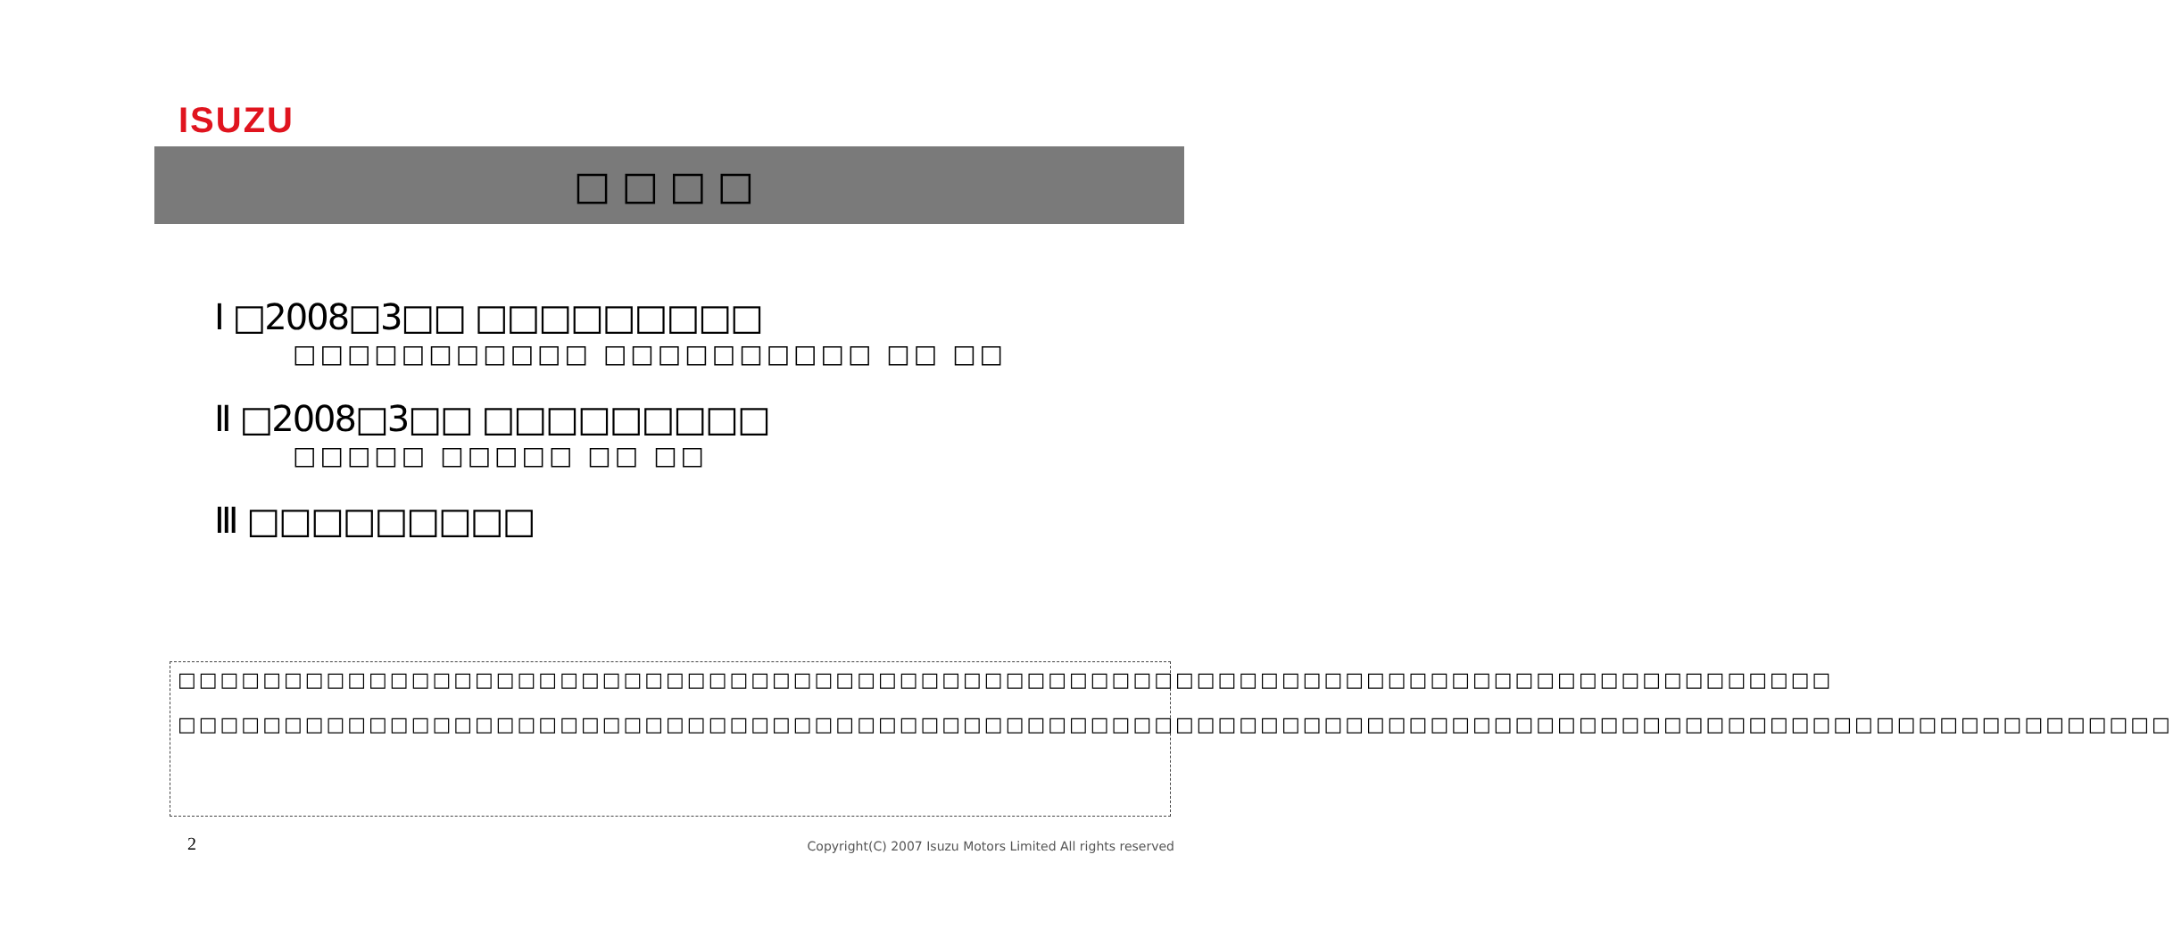ISUZU
□□□□
Ⅰ □2008□3□□ □□□□□□□□□
□□□□□□□□□□□ □□□□□□□□□□ □□ □□
Ⅱ □2008□3□□ □□□□□□□□□
□□□□□ □□□□□ □□ □□
Ⅲ □□□□□□□□□
□□□□□□□□□□□□□□□□□□□□□□□□□□□□□□□□□□□□□□□□□□□□□□□□□□□□□□□□□□□□□□□□□□□□□□□□□□□□□□
□□□□□□□□□□□□□□□□□□□□□□□□□□□□□□□□□□□□□□□□□□□□□□□□□□□□□□□□□□□□□□□□□□□□□□□□□□□□□□□□□□□□□□□□□□□□□□
2
Copyright(C) 2007 Isuzu Motors Limited All rights reserved